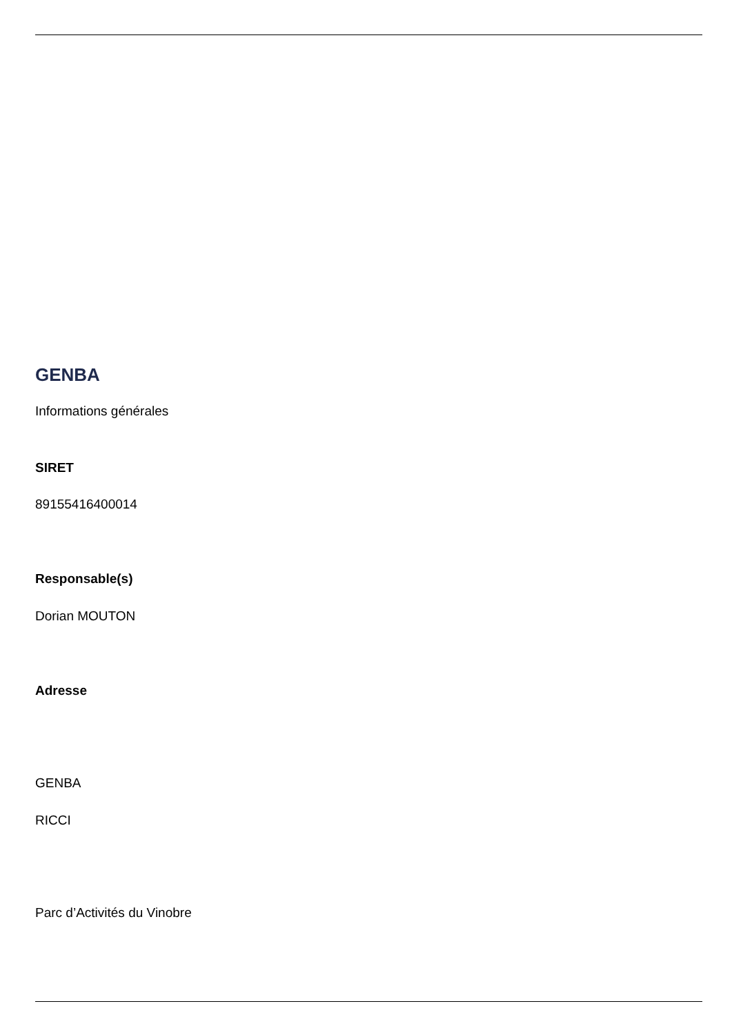GENBA
Informations générales
SIRET
89155416400014
Responsable(s)
Dorian MOUTON
Adresse
GENBA
RICCI
Parc d’Activités du Vinobre